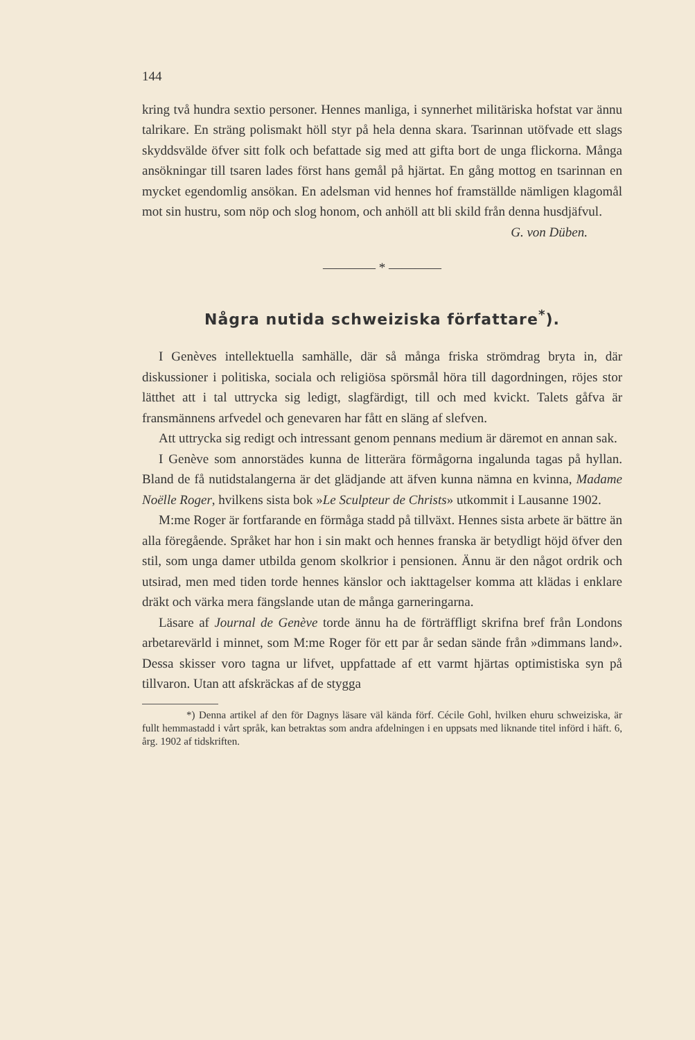144
kring två hundra sextio personer. Hennes manliga, i synnerhet militäriska hofstat var ännu talrikare. En sträng polismakt höll styr på hela denna skara. Tsarinnan utöfvade ett slags skyddsvälde öfver sitt folk och befattade sig med att gifta bort de unga flickorna. Många ansökningar till tsaren lades först hans gemål på hjärtat. En gång mottog en tsarinnan en mycket egendomlig ansökan. En adelsman vid hennes hof framställde nämligen klagomål mot sin hustru, som nöp och slog honom, och anhöll att bli skild från denna husdjäfvul.
G. von Düben.
———— * ————
Några nutida schweiziska författare<sup>*</sup>).
I Genèves intellektuella samhälle, där så många friska strömdrag bryta in, där diskussioner i politiska, sociala och religiösa spörsmål höra till dagordningen, röjes stor lätthet att i tal uttrycka sig ledigt, slagfärdigt, till och med kvickt. Talets gåfva är fransmännens arfvedel och genevaren har fått en släng af slefven.
Att uttrycka sig redigt och intressant genom pennans medium är däremot en annan sak.
I Genève som annorstädes kunna de litterära förmågorna ingalunda tagas på hyllan. Bland de få nutidstalangerna är det glädjande att äfven kunna nämna en kvinna, Madame Noëlle Roger, hvilkens sista bok »Le Sculpteur de Christs» utkommit i Lausanne 1902.
M:me Roger är fortfarande en förmåga stadd på tillväxt. Hennes sista arbete är bättre än alla föregående. Språket har hon i sin makt och hennes franska är betydligt höjd öfver den stil, som unga damer utbilda genom skolkrior i pensionen. Ännu är den något ordrik och utsirad, men med tiden torde hennes känslor och iakttagelser komma att klädas i enklare dräkt och värka mera fängslande utan de många garneringarna.
Läsare af Journal de Genève torde ännu ha de förträffligt skrifna bref från Londons arbetarevärld i minnet, som M:me Roger för ett par år sedan sände från »dimmans land». Dessa skisser voro tagna ur lifvet, uppfattade af ett varmt hjärtas optimistiska syn på tillvaron. Utan att afskräckas af de stygga
*) Denna artikel af den för Dagnys läsare väl kända förf. Cécile Gohl, hvilken ehuru schweiziska, är fullt hemmastadd i vårt språk, kan betraktas som andra afdelningen i en uppsats med liknande titel införd i häft. 6, årg. 1902 af tidskriften.